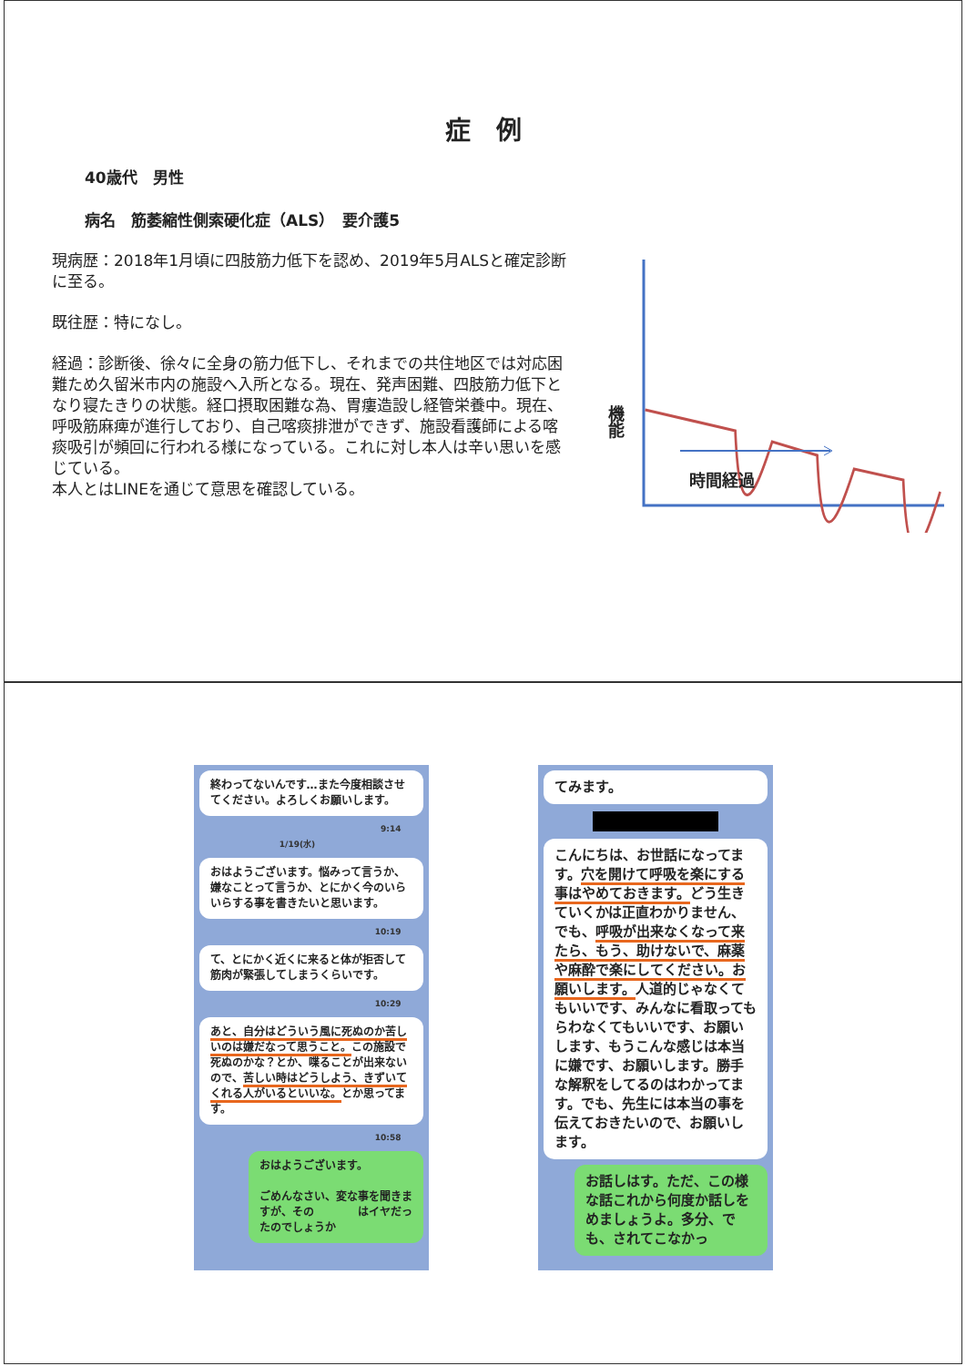症　例
40歳代　男性
病名　筋萎縮性側索硬化症（ALS）　要介護5
現病歴：2018年1月頃に四肢筋力低下を認め、2019年5月ALSと確定診断に至る。
既往歴：特になし。
経過：診断後、徐々に全身の筋力低下し、それまでの共住地区では対応困難ため久留米市内の施設へ入所となる。現在、発声困難、四肢筋力低下となり寝たきりの状態。経口摂取困難な為、胃瘻造設し経管栄養中。現在、呼吸筋麻痺が進行しており、自己喀痰排泄ができず、施設看護師による喀痰吸引が頻回に行われる様になっている。これに対し本人は辛い思いを感じている。
本人とはLINEを通じて意思を確認している。
機能
時間経過
終わってないんです…また今度相談させてください。よろしくお願いします。
9:14
1/19(水)
おはようございます。悩みって言うか、嫌なことって言うか、とにかく今のいらいらする事を書きたいと思います。
10:19
て、とにかく近くに来ると体が拒否して筋肉が緊張してしまうくらいです。
10:29
あと、自分はどういう風に死ぬのか苦しいのは嫌だなって思うこと。この施設で死ぬのかな？とか、喋ることが出来ないので、苦しい時はどうしよう、きずいてくれる人がいるといいな。とか思ってます。
10:58
おはようございます。
ごめんなさい、変な事を聞きますが、その　　　　はイヤだったのでしょうか
てみます。
こんにちは、お世話になってます。穴を開けて呼吸を楽にする事はやめておきます。どう生きていくかは正直わかりません、でも、呼吸が出来なくなって来たら、もう、助けないで、麻薬や麻酔で楽にしてください。お願いします。人道的じゃなくてもいいです、みんなに看取ってもらわなくてもいいです、お願いします、もうこんな感じは本当に嫌です、お願いします。勝手な解釈をしてるのはわかってます。でも、先生には本当の事を伝えておきたいので、お願いします。
お話しはす。ただ、この様な話これから何度か話しをめましょうよ。多分、でも、されてこなかっ